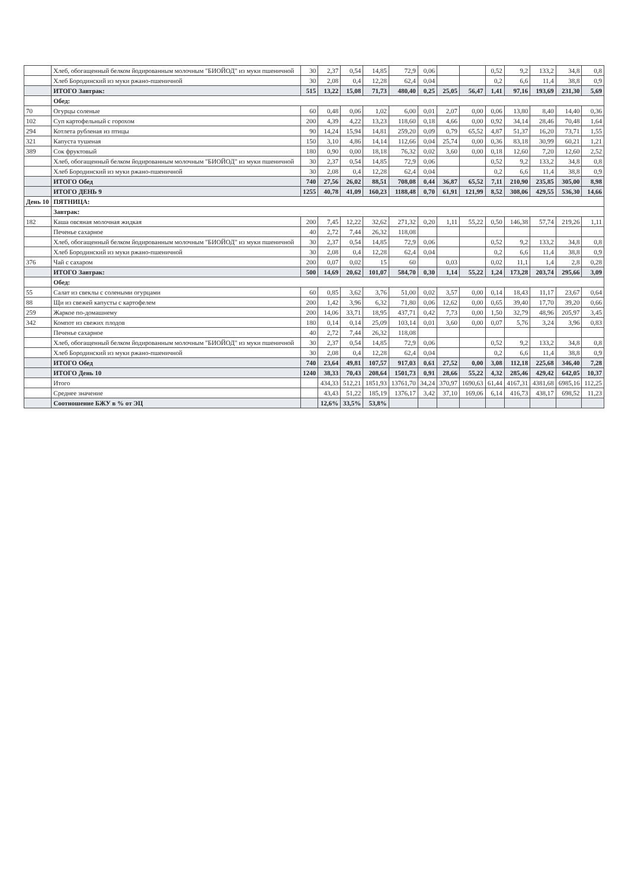| | Хлеб, обогащенный белком йодированным молочным "БИОЙОД" из муки пшеничной | 30 | 2,37 | 0,54 | 14,85 | 72,9 | 0,06 | | | 0,52 | 9,2 | 133,2 | 34,8 | 0,8 |
| | Хлеб Бородинский из муки ржано-пшеничной | 30 | 2,08 | 0,4 | 12,28 | 62,4 | 0,04 | | | 0,2 | 6,6 | 11,4 | 38,8 | 0,9 |
| | ИТОГО Завтрак: | 515 | 13,22 | 15,08 | 71,73 | 480,40 | 0,25 | 25,05 | 56,47 | 1,41 | 97,16 | 193,69 | 231,30 | 5,69 |
| | Обед: | | | | | | | | | | | | | |
| 70 | Огурцы соленые | 60 | 0,48 | 0,06 | 1,02 | 6,00 | 0,01 | 2,07 | 0,00 | 0,06 | 13,80 | 8,40 | 14,40 | 0,36 |
| 102 | Суп картофельный с горохом | 200 | 4,39 | 4,22 | 13,23 | 118,60 | 0,18 | 4,66 | 0,00 | 0,92 | 34,14 | 28,46 | 70,48 | 1,64 |
| 294 | Котлета рубленая из птицы | 90 | 14,24 | 15,94 | 14,81 | 259,20 | 0,09 | 0,79 | 65,52 | 4,87 | 51,37 | 16,20 | 73,71 | 1,55 |
| 321 | Капуста тушеная | 150 | 3,10 | 4,86 | 14,14 | 112,66 | 0,04 | 25,74 | 0,00 | 0,36 | 83,18 | 30,99 | 60,21 | 1,21 |
| 389 | Сок фруктовый | 180 | 0,90 | 0,00 | 18,18 | 76,32 | 0,02 | 3,60 | 0,00 | 0,18 | 12,60 | 7,20 | 12,60 | 2,52 |
| | Хлеб, обогащенный белком йодированным молочным "БИОЙОД" из муки пшеничной | 30 | 2,37 | 0,54 | 14,85 | 72,9 | 0,06 | | | 0,52 | 9,2 | 133,2 | 34,8 | 0,8 |
| | Хлеб Бородинский из муки ржано-пшеничной | 30 | 2,08 | 0,4 | 12,28 | 62,4 | 0,04 | | | 0,2 | 6,6 | 11,4 | 38,8 | 0,9 |
| | ИТОГО Обед | 740 | 27,56 | 26,02 | 88,51 | 708,08 | 0,44 | 36,87 | 65,52 | 7,11 | 210,90 | 235,85 | 305,00 | 8,98 |
| | ИТОГО ДЕНЬ 9 | 1255 | 40,78 | 41,09 | 160,23 | 1188,48 | 0,70 | 61,91 | 121,99 | 8,52 | 308,06 | 429,55 | 536,30 | 14,66 |
| День 10 | ПЯТНИЦА: | | | | | | | | | | | | | |
| | Завтрак: | | | | | | | | | | | | | |
| 182 | Каша овсяная молочная жидкая | 200 | 7,45 | 12,22 | 32,62 | 271,32 | 0,20 | 1,11 | 55,22 | 0,50 | 146,38 | 57,74 | 219,26 | 1,11 |
| | Печенье сахарное | 40 | 2,72 | 7,44 | 26,32 | 118,08 | | | | | | | | |
| | Хлеб, обогащенный белком йодированным молочным "БИОЙОД" из муки пшеничной | 30 | 2,37 | 0,54 | 14,85 | 72,9 | 0,06 | | | 0,52 | 9,2 | 133,2 | 34,8 | 0,8 |
| | Хлеб Бородинский из муки ржано-пшеничной | 30 | 2,08 | 0,4 | 12,28 | 62,4 | 0,04 | | | 0,2 | 6,6 | 11,4 | 38,8 | 0,9 |
| 376 | Чай с сахаром | 200 | 0,07 | 0,02 | 15 | 60 | | 0,03 | | 0,02 | 11,1 | 1,4 | 2,8 | 0,28 |
| | ИТОГО Завтрак: | 500 | 14,69 | 20,62 | 101,07 | 584,70 | 0,30 | 1,14 | 55,22 | 1,24 | 173,28 | 203,74 | 295,66 | 3,09 |
| | Обед: | | | | | | | | | | | | | |
| 55 | Салат из свеклы с солеными огурцами | 60 | 0,85 | 3,62 | 3,76 | 51,00 | 0,02 | 3,57 | 0,00 | 0,14 | 18,43 | 11,17 | 23,67 | 0,64 |
| 88 | Щи из свежей капусты с картофелем | 200 | 1,42 | 3,96 | 6,32 | 71,80 | 0,06 | 12,62 | 0,00 | 0,65 | 39,40 | 17,70 | 39,20 | 0,66 |
| 259 | Жаркое по-домашнему | 200 | 14,06 | 33,71 | 18,95 | 437,71 | 0,42 | 7,73 | 0,00 | 1,50 | 32,79 | 48,96 | 205,97 | 3,45 |
| 342 | Компот из свежих плодов | 180 | 0,14 | 0,14 | 25,09 | 103,14 | 0,01 | 3,60 | 0,00 | 0,07 | 5,76 | 3,24 | 3,96 | 0,83 |
| | Печенье сахарное | 40 | 2,72 | 7,44 | 26,32 | 118,08 | | | | | | | | |
| | Хлеб, обогащенный белком йодированным молочным "БИОЙОД" из муки пшеничной | 30 | 2,37 | 0,54 | 14,85 | 72,9 | 0,06 | | | 0,52 | 9,2 | 133,2 | 34,8 | 0,8 |
| | Хлеб Бородинский из муки ржано-пшеничной | 30 | 2,08 | 0,4 | 12,28 | 62,4 | 0,04 | | | 0,2 | 6,6 | 11,4 | 38,8 | 0,9 |
| | ИТОГО Обед | 740 | 23,64 | 49,81 | 107,57 | 917,03 | 0,61 | 27,52 | 0,00 | 3,08 | 112,18 | 225,68 | 346,40 | 7,28 |
| | ИТОГО День 10 | 1240 | 38,33 | 70,43 | 208,64 | 1501,73 | 0,91 | 28,66 | 55,22 | 4,32 | 285,46 | 429,42 | 642,05 | 10,37 |
| | Итого | | 434,33 | 512,21 | 1851,93 | 13761,70 | 34,24 | 370,97 | 1690,63 | 61,44 | 4167,31 | 4381,68 | 6985,16 | 112,25 |
| | Среднее значение | | 43,43 | 51,22 | 185,19 | 1376,17 | 3,42 | 37,10 | 169,06 | 6,14 | 416,73 | 438,17 | 698,52 | 11,23 |
| | Соотношение БЖУ в % от ЭЦ | | 12,6% | 33,5% | 53,8% | | | | | | | | | |